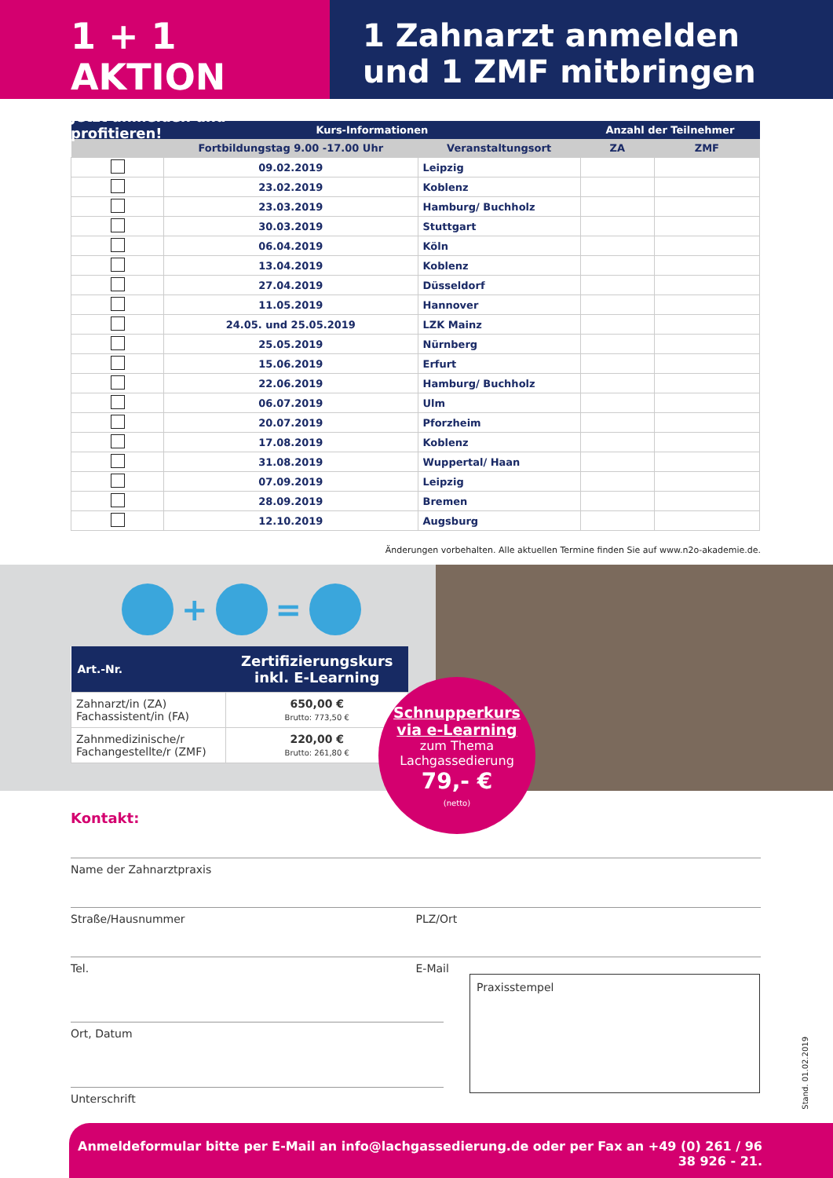1 + 1 AKTION
Jetzt anmelden und profitieren!
1 Zahnarzt anmelden
und 1 ZMF mitbringen
| | Kurs-Informationen | | Anzahl der Teilnehmer | |
| --- | --- | --- | --- | --- |
| | Fortbildungstag 9.00 -17.00 Uhr | Veranstaltungsort | ZA | ZMF |
| | 09.02.2019 | Leipzig | | |
| | 23.02.2019 | Koblenz | | |
| | 23.03.2019 | Hamburg/ Buchholz | | |
| | 30.03.2019 | Stuttgart | | |
| | 06.04.2019 | Köln | | |
| | 13.04.2019 | Koblenz | | |
| | 27.04.2019 | Düsseldorf | | |
| | 11.05.2019 | Hannover | | |
| | 24.05. und 25.05.2019 | LZK Mainz | | |
| | 25.05.2019 | Nürnberg | | |
| | 15.06.2019 | Erfurt | | |
| | 22.06.2019 | Hamburg/ Buchholz | | |
| | 06.07.2019 | Ulm | | |
| | 20.07.2019 | Pforzheim | | |
| | 17.08.2019 | Koblenz | | |
| | 31.08.2019 | Wuppertal/ Haan | | |
| | 07.09.2019 | Leipzig | | |
| | 28.09.2019 | Bremen | | |
| | 12.10.2019 | Augsburg | | |
Änderungen vorbehalten. Alle aktuellen Termine finden Sie auf www.n2o-akademie.de.
+
=
| Art.-Nr. | Zertifizierungskurs inkl. E-Learning |
| --- | --- |
| Zahnarzt/in (ZA) Fachassistent/in (FA) | 650,00 € Brutto: 773,50 € |
| Zahnmedizinische/r Fachangestellte/r (ZMF) | 220,00 € Brutto: 261,80 € |
Schnupperkurs
via e-Learning
zum Thema
Lachgassedierung
79,- €
(netto)
Kontakt:
Name der Zahnarztpraxis
Straße/Hausnummer PLZ/Ort
Tel. E-Mail
Ort, Datum
Unterschrift
Praxisstempel
Stand. 01.02.2019
Anmeldeformular bitte per E-Mail an info@lachgassedierung.de oder per Fax an +49 (0) 261 / 96 38 926 - 21.